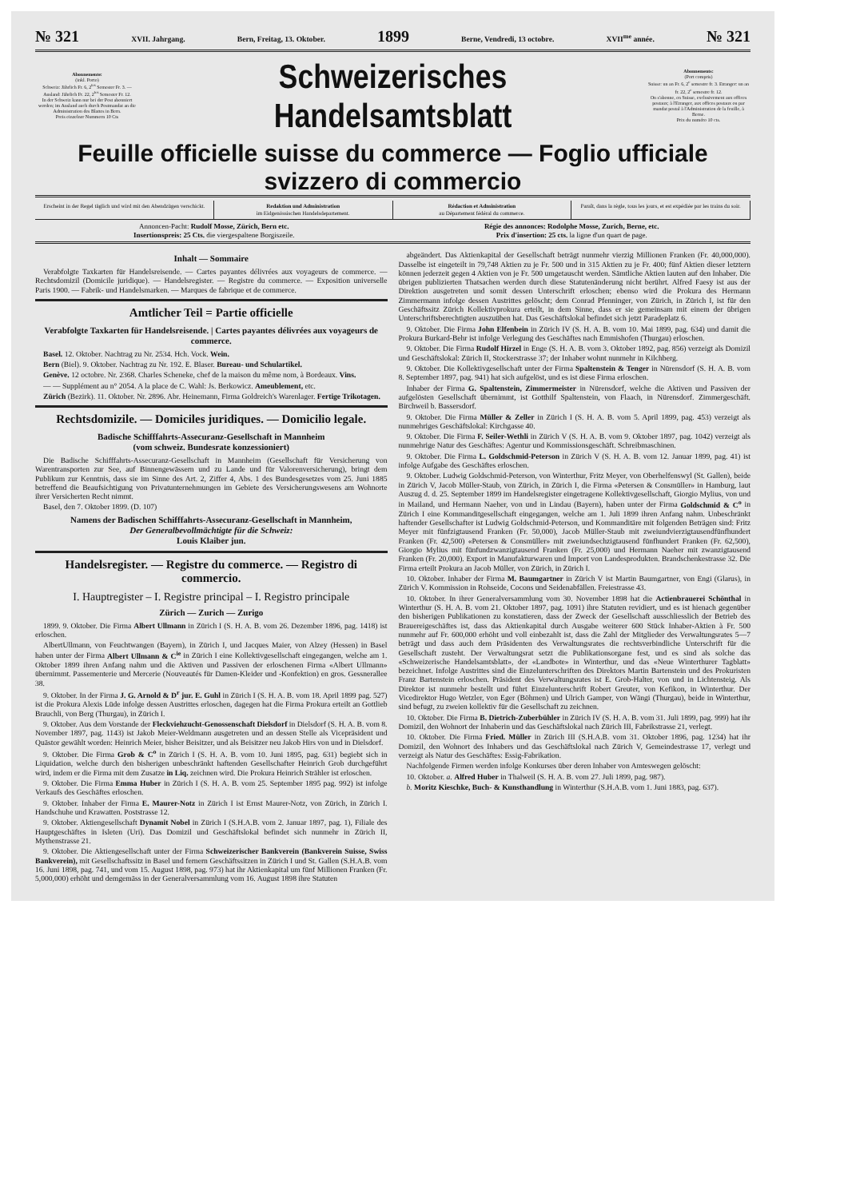№ 321 XVII. Jahrgang. Bern, Freitag, 13. Oktober. 1899 Berne, Vendredi, 13 octobre. XVII<sup>me</sup> année. № 321
Abonnemente:
(inkl. Porto)
Schweiz: Jährlich Fr. 6, 2<sup>tes</sup> Semester Fr. 3. — Ausland: Jährlich Fr. 22, 2<sup>tes</sup> Semester Fr. 12.
In der Schweiz kann nur bei der Post abonniert werden; im Ausland auch durch Postmandat an die Administration des Blattes in Bern.
Preis einzelner Nummern 10 Cts
Schweizerisches Handelsamtsblatt
Abonnements:
(Port compris)
Suisse: un an Fr. 6, 2<sup>e</sup> semestre fr. 3. Etranger: un an fr. 22, 2<sup>e</sup> semestre fr. 12.
On s'abonne, en Suisse, exclusivement aux offices postaux; à l'Etranger, aux offices postaux ou par mandat postal à l'Administration de la feuille, à Berne.
Prix du numéro 10 cts.
Feuille officielle suisse du commerce — Foglio ufficiale svizzero di commercio
Erscheint in der Regel täglich und wird mit den Abendzügen verschickt.
Redaktion und Administration
im Eidgenössischen Handelsdepartement.
Rédaction et Administration
au Département fédéral du commerce.
Paraît, dans la règle, tous les jours, et est expédiée par les trains du soir.
Annoncen-Pacht: Rudolf Mosse, Zürich, Bern etc.
Insertionspreis: 25 Cts. die viergespaltene Borgiszeile.
Régie des annonces: Rodolphe Mosse, Zurich, Berne, etc.
Prix d'insertion: 25 cts. la ligne d'un quart de page.
Inhalt — Sommaire
Verabfolgte Taxkarten für Handelsreisende. — Cartes payantes délivrées aux voyageurs de commerce. — Rechtsdomizil (Domicile juridique). — Handelsregister. — Registre du commerce. — Exposition universelle Paris 1900. — Fabrik- und Handelsmarken. — Marques de fabrique et de commerce.
Amtlicher Teil = Partie officielle
Verabfolgte Taxkarten für Handelsreisende. | Cartes payantes délivrées aux voyageurs de commerce.
Basel. 12. Oktober. Nachtrag zu Nr. 2534. Hch. Vock. Wein.
Bern (Biel). 9. Oktober. Nachtrag zu Nr. 192. E. Blaser. Bureau- und Schulartikel.
Genève. 12 octobre. Nr. 2368. Charles Scheneke, chef de la maison du même nom, à Bordeaux. Vins.
— — Supplément au n° 2054. A la place de C. Wahl: Js. Berkowicz. Ameublement, etc.
Zürich (Bezirk). 11. Oktober. Nr. 2896. Abr. Heinemann, Firma Goldreich's Warenlager. Fertige Trikotagen.
Rechtsdomizile. — Domiciles juridiques. — Domicilio legale.
Badische Schifffahrts-Assecuranz-Gesellschaft in Mannheim
(vom schweiz. Bundesrate konzessioniert)
Die Badische Schifffahrts-Assecuranz-Gesellschaft in Mannheim (Gesellschaft für Versicherung von Warentransporten zur See, auf Binnengewässern und zu Lande und für Valorenversicherung), bringt dem Publikum zur Kenntnis, dass sie im Sinne des Art. 2, Ziffer 4, Abs. 1 des Bundesgesetzes vom 25. Juni 1885 betreffend die Beaufsichtigung von Privatunternehmungen im Gebiete des Versicherungswesens am Wohnorte ihrer Versicherten Recht nimmt.
Basel, den 7. Oktober 1899. (D. 107)
Namens der Badischen Schifffahrts-Assecuranz-Gesellschaft in Mannheim,
Der Generalbevollmächtigte für die Schweiz:
Louis Klaiber jun.
Handelsregister. — Registre du commerce. — Registro di commercio.
I. Hauptregister – I. Registre principal – I. Registro principale
Zürich — Zurich — Zurigo
1899. 9. Oktober. Die Firma Albert Ullmann in Zürich I (S. H. A. B. vom 26. Dezember 1896, pag. 1418) ist erloschen.
AlbertUllmann, von Feuchtwangen (Bayern), in Zürich I, und Jacques Maier, von Alzey (Hessen) in Basel haben unter der Firma Albert Ullmann & C<sup>ie</sup> in Zürich I eine Kollektivgesellschaft eingegangen, welche am 1. Oktober 1899 ihren Anfang nahm und die Aktiven und Passiven der erloschenen Firma «Albert Ullmann» übernimmt. Passementerie und Mercerie (Nouveautés für Damen-Kleider und -Konfektion) en gros. Gessnerallee 38.
9. Oktober. In der Firma J. G. Arnold & D<sup>r</sup> jur. E. Guhl in Zürich I (S. H. A. B. vom 18. April 1899 pag. 527) ist die Prokura Alexis Lüde infolge dessen Austrittes erloschen, dagegen hat die Firma Prokura erteilt an Gottlieb Brauchli, von Berg (Thurgau), in Zürich I.
9. Oktober. Aus dem Vorstande der Fleckviehzucht-Genossenschaft Dielsdorf in Dielsdorf (S. H. A. B. vom 8. November 1897, pag. 1143) ist Jakob Meier-Weldmann ausgetreten und an dessen Stelle als Vicepräsident und Quästor gewählt worden: Heinrich Meier, bisher Beisitzer, und als Beisitzer neu Jakob Hirs von und in Dielsdorf.
9. Oktober. Die Firma Grob & C<sup>o</sup> in Zürich I (S. H. A. B. vom 10. Juni 1895, pag. 631) begiebt sich in Liquidation, welche durch den bisherigen unbeschränkt haftenden Gesellschafter Heinrich Grob durchgeführt wird, indem er die Firma mit dem Zusatze in Liq. zeichnen wird. Die Prokura Heinrich Strähler ist erloschen.
9. Oktober. Die Firma Emma Huber in Zürich I (S. H. A. B. vom 25. September 1895 pag. 992) ist infolge Verkaufs des Geschäftes erloschen.
9. Oktober. Inhaber der Firma E. Maurer-Notz in Zürich I ist Ernst Maurer-Notz, von Zürich, in Zürich I. Handschuhe und Krawatten. Poststrasse 12.
9. Oktober. Aktiengesellschaft Dynamit Nobel in Zürich I (S.H.A.B. vom 2. Januar 1897, pag. 1), Filiale des Hauptgeschäftes in Isleten (Uri). Das Domizil und Geschäftslokal befindet sich nunmehr in Zürich II, Mythenstrasse 21.
9. Oktober. Die Aktiengesellschaft unter der Firma Schweizerischer Bankverein (Bankverein Suisse, Swiss Bankverein), mit Gesellschaftssitz in Basel und fernern Geschäftssitzen in Zürich I und St. Gallen (S.H.A.B. vom 16. Juni 1898, pag. 741, und vom 15. August 1898, pag. 973) hat ihr Aktienkapital um fünf Millionen Franken (Fr. 5,000,000) erhöht und demgemäss in der Generalversammlung vom 16. August 1898 ihre Statuten
abgeändert. Das Aktienkapital der Gesellschaft beträgt nunmehr vierzig Millionen Franken (Fr. 40,000,000). Dasselbe ist eingeteilt in 79,748 Aktien zu je Fr. 500 und in 315 Aktien zu je Fr. 400; fünf Aktien dieser letztern können jederzeit gegen 4 Aktien von je Fr. 500 umgetauscht werden. Sämtliche Aktien lauten auf den Inhaber. Die übrigen publizierten Thatsachen werden durch diese Statutenänderung nicht berührt. Alfred Faesy ist aus der Direktion ausgetreten und somit dessen Unterschrift erloschen; ebenso wird die Prokura des Hermann Zimmermann infolge dessen Austrittes gelöscht; dem Conrad Pfenninger, von Zürich, in Zürich I, ist für den Geschäftssitz Zürich Kollektivprokura erteilt, in dem Sinne, dass er sie gemeinsam mit einem der übrigen Unterschriftsberechtigten auszuüben hat. Das Geschäftslokal befindet sich jetzt Paradeplatz 6.
9. Oktober. Die Firma John Elfenbein in Zürich IV (S. H. A. B. vom 10. Mai 1899, pag. 634) und damit die Prokura Burkard-Behr ist infolge Verlegung des Geschäftes nach Emmishofen (Thurgau) erloschen.
9. Oktober. Die Firma Rudolf Hirzel in Enge (S. H. A. B. vom 3. Oktober 1892, pag. 856) verzeigt als Domizil und Geschäftslokal: Zürich II, Stockerstrasse 37; der Inhaber wohnt nunmehr in Kilchberg.
9. Oktober. Die Kollektivgesellschaft unter der Firma Spaltenstein & Tenger in Nürensdorf (S. H. A. B. vom 8. September 1897, pag. 941) hat sich aufgelöst, und es ist diese Firma erloschen.
Inhaber der Firma G. Spaltenstein, Zimmermeister in Nürensdorf, welche die Aktiven und Passiven der aufgelösten Gesellschaft übernimmt, ist Gotthilf Spaltenstein, von Flaach, in Nürensdorf. Zimmergeschäft. Birchweil b. Bassersdorf.
9. Oktober. Die Firma Müller & Zeller in Zürich I (S. H. A. B. vom 5. April 1899, pag. 453) verzeigt als nunmehriges Geschäftslokal: Kirchgasse 40.
9. Oktober. Die Firma F. Seiler-Wethli in Zürich V (S. H. A. B. vom 9. Oktober 1897, pag. 1042) verzeigt als nunmehrige Natur des Geschäftes: Agentur und Kommissionsgeschäft. Schreibmaschinen.
9. Oktober. Die Firma L. Goldschmid-Peterson in Zürich V (S. H. A. B. vom 12. Januar 1899, pag. 41) ist infolge Aufgabe des Geschäftes erloschen.
9. Oktober. Ludwig Goldschmid-Peterson, von Winterthur, Fritz Meyer, von Oberhelfenswyl (St. Gallen), beide in Zürich V, Jacob Müller-Staub, von Zürich, in Zürich I, die Firma «Petersen & Consmüller» in Hamburg, laut Auszug d. d. 25. September 1899 im Handelsregister eingetragene Kollektivgesellschaft, Giorgio Mylius, von und in Mailand, und Hermann Naeher, von und in Lindau (Bayern), haben unter der Firma Goldschmid & C<sup>o</sup> in Zürich I eine Kommanditgesellschaft eingegangen, welche am 1. Juli 1899 ihren Anfang nahm. Unbeschränkt haftender Gesellschafter ist Ludwig Goldschmid-Peterson, und Kommanditäre mit folgenden Beträgen sind: Fritz Meyer mit fünfzigtausend Franken (Fr. 50,000), Jacob Müller-Staub mit zweiundvierzigtausendfünfhundert Franken (Fr. 42,500) «Petersen & Consmüller» mit zweiundsechzigtausend fünfhundert Franken (Fr. 62,500), Giorgio Mylius mit fünfundzwanzigtausend Franken (Fr. 25,000) und Hermann Naeher mit zwanzigtausend Franken (Fr. 20,000). Export in Manufakturwaren und Import von Landesprodukten. Brandschenkestrasse 32. Die Firma erteilt Prokura an Jacob Müller, von Zürich, in Zürich I.
10. Oktober. Inhaber der Firma M. Baumgartner in Zürich V ist Martin Baumgartner, von Engi (Glarus), in Zürich V. Kommission in Rohseide, Cocons und Seidenabfällen. Freiestrasse 43.
10. Oktober. In ihrer Generalversammlung vom 30. November 1898 hat die Actienbrauerei Schönthal in Winterthur (S. H. A. B. vom 21. Oktober 1897, pag. 1091) ihre Statuten revidiert, und es ist hienach gegenüber den bisherigen Publikationen zu konstatieren, dass der Zweck der Gesellschaft ausschliesslich der Betrieb des Brauereigeschäftes ist, dass das Aktienkapital durch Ausgabe weiterer 600 Stück Inhaber-Aktien à Fr. 500 nunmehr auf Fr. 600,000 erhöht und voll einbezahlt ist, dass die Zahl der Mitglieder des Verwaltungsrates 5—7 beträgt und dass auch dem Präsidenten des Verwaltungsrates die rechtsverbindliche Unterschrift für die Gesellschaft zusteht. Der Verwaltungsrat setzt die Publikationsorgane fest, und es sind als solche das «Schweizerische Handelsamtsblatt», der «Landbote» in Winterthur, und das «Neue Winterthurer Tagblatt» bezeichnet. Infolge Austrittes sind die Einzelunterschriften des Direktors Martin Bartenstein und des Prokuristen Franz Bartenstein erloschen. Präsident des Verwaltungsrates ist E. Grob-Halter, von und in Lichtensteig. Als Direktor ist nunmehr bestellt und führt Einzelunterschrift Robert Greuter, von Kefikon, in Winterthur. Der Vicedirektor Hugo Wetzler, von Eger (Böhmen) und Ulrich Gamper, von Wängi (Thurgau), beide in Winterthur, sind befugt, zu zweien kollektiv für die Gesellschaft zu zeichnen.
10. Oktober. Die Firma B. Dietrich-Zuberbühler in Zürich IV (S. H. A. B. vom 31. Juli 1899, pag. 999) hat ihr Domizil, den Wohnort der Inhaberin und das Geschäftslokal nach Zürich III, Fabrikstrasse 21, verlegt.
10. Oktober. Die Firma Fried. Müller in Zürich III (S.H.A.B. vom 31. Oktober 1896, pag. 1234) hat ihr Domizil, den Wohnort des Inhabers und das Geschäftslokal nach Zürich V, Gemeindestrasse 17, verlegt und verzeigt als Natur des Geschäftes: Essig-Fabrikation.
Nachfolgende Firmen werden infolge Konkurses über deren Inhaber von Amteswegen gelöscht:
10. Oktober. a. Alfred Huber in Thalweil (S. H. A. B. vom 27. Juli 1899, pag. 987).
b. Moritz Kieschke, Buch- & Kunsthandlung in Winterthur (S.H.A.B. vom 1. Juni 1883, pag. 637).